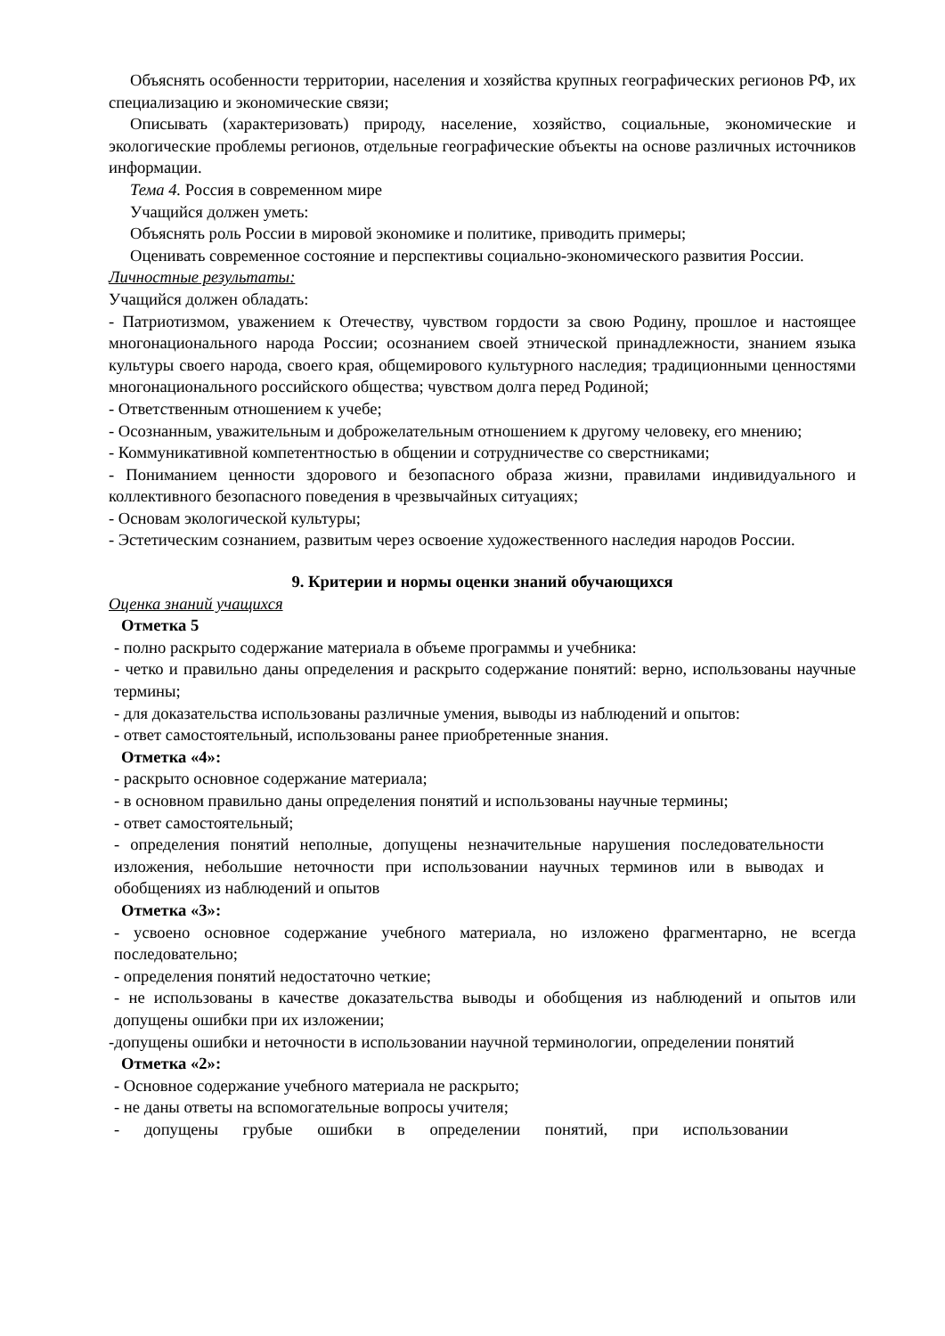Объяснять особенности территории, населения и хозяйства крупных географических регионов РФ, их специализацию и экономические связи;
Описывать (характеризовать) природу, население, хозяйство, социальные, экономические и экологические проблемы регионов, отдельные географические объекты на основе различных источников информации.
Тема 4. Россия в современном мире
Учащийся должен уметь:
Объяснять роль России в мировой экономике и политике, приводить примеры;
Оценивать современное состояние и перспективы социально-экономического развития России.
Личностные результаты:
Учащийся должен обладать:
- Патриотизмом, уважением к Отечеству, чувством гордости за свою Родину, прошлое и настоящее многонационального народа России; осознанием своей этнической принадлежности, знанием языка культуры своего народа, своего края, общемирового культурного наследия; традиционными ценностями многонационального российского общества; чувством долга перед Родиной;
- Ответственным отношением к учебе;
- Осознанным, уважительным и доброжелательным отношением к другому человеку, его мнению;
- Коммуникативной компетентностью в общении и сотрудничестве со сверстниками;
- Пониманием ценности здорового и безопасного образа жизни, правилами индивидуального и коллективного безопасного поведения в чрезвычайных ситуациях;
- Основам экологической культуры;
- Эстетическим сознанием, развитым через освоение художественного наследия народов России.
9. Критерии и нормы оценки знаний обучающихся
Оценка знаний учащихся
Отметка 5
- полно раскрыто содержание материала в объеме программы и учебника:
- четко и правильно даны определения и раскрыто содержание понятий: верно, использованы научные термины;
- для доказательства использованы различные умения, выводы из наблюдений и опытов:
- ответ самостоятельный, использованы ранее приобретенные знания.
Отметка «4»:
- раскрыто основное содержание материала;
- в основном правильно даны определения понятий и использованы научные термины;
- ответ самостоятельный;
- определения понятий неполные, допущены незначительные нарушения последовательности изложения, небольшие неточности при использовании научных терминов или в выводах и обобщениях из наблюдений и опытов
Отметка «3»:
- усвоено основное содержание учебного материала, но изложено фрагментарно, не всегда последовательно;
- определения понятий недостаточно четкие;
- не использованы в качестве доказательства выводы и обобщения из наблюдений и опытов или допущены ошибки при их изложении;
-допущены ошибки и неточности в использовании научной терминологии, определении понятий
Отметка «2»:
- Основное содержание учебного материала не раскрыто;
- не даны ответы на вспомогательные вопросы учителя;
- допущены грубые ошибки в определении понятий, при использовании